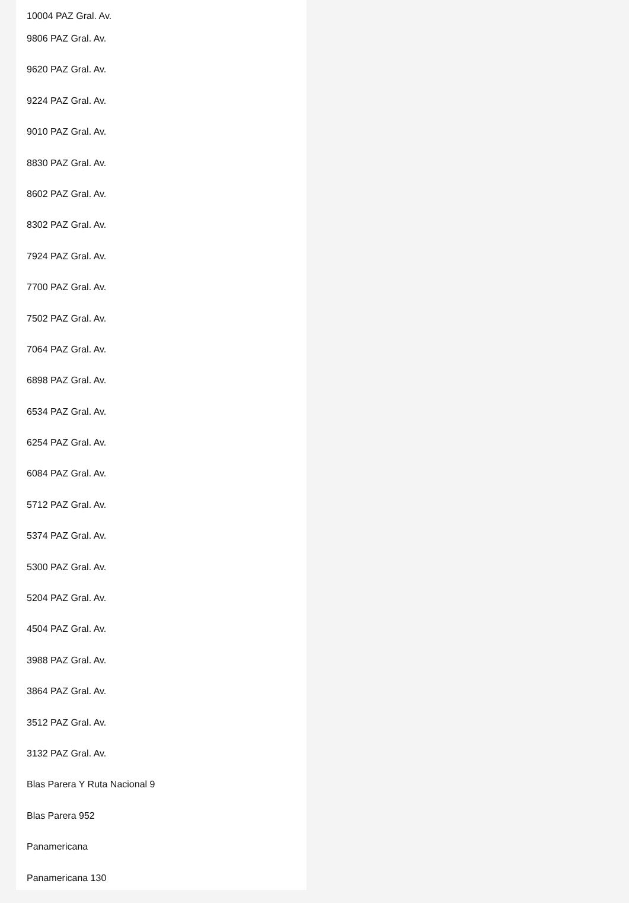10004 PAZ Gral. Av.
9806 PAZ Gral. Av.
9620 PAZ Gral. Av.
9224 PAZ Gral. Av.
9010 PAZ Gral. Av.
8830 PAZ Gral. Av.
8602 PAZ Gral. Av.
8302 PAZ Gral. Av.
7924 PAZ Gral. Av.
7700 PAZ Gral. Av.
7502 PAZ Gral. Av.
7064 PAZ Gral. Av.
6898 PAZ Gral. Av.
6534 PAZ Gral. Av.
6254 PAZ Gral. Av.
6084 PAZ Gral. Av.
5712 PAZ Gral. Av.
5374 PAZ Gral. Av.
5300 PAZ Gral. Av.
5204 PAZ Gral. Av.
4504 PAZ Gral. Av.
3988 PAZ Gral. Av.
3864 PAZ Gral. Av.
3512 PAZ Gral. Av.
3132 PAZ Gral. Av.
Blas Parera Y Ruta Nacional 9
Blas Parera 952
Panamericana
Panamericana 130